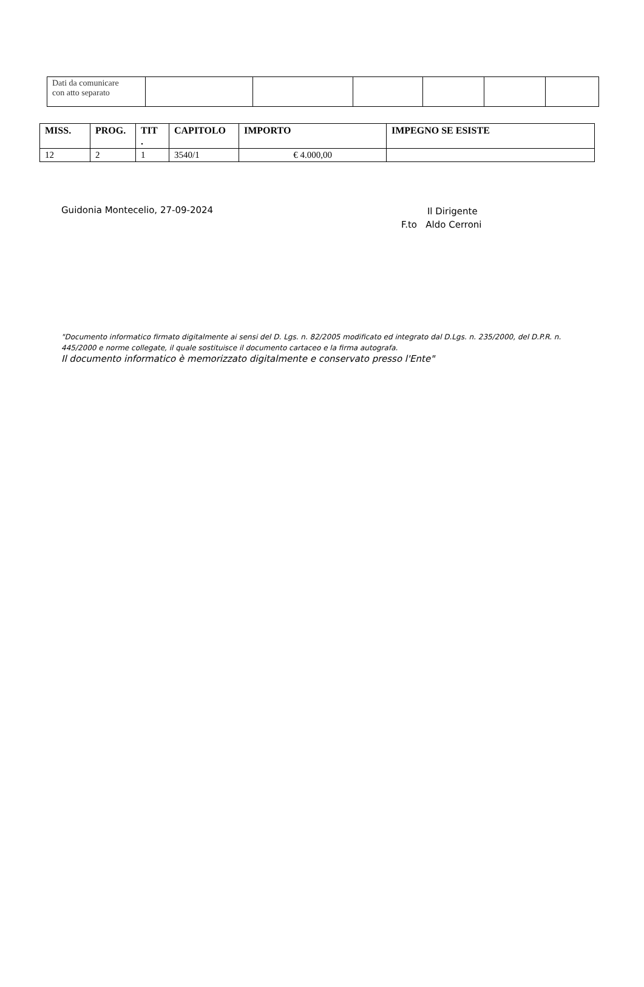| Dati da comunicare con atto separato | | | | | | |
| MISS. | PROG. | TIT . | CAPITOLO | IMPORTO | IMPEGNO SE ESISTE |
| --- | --- | --- | --- | --- | --- |
| 12 | 2 | 1 | 3540/1 | € 4.000,00 | |
Guidonia Montecelio, 27-09-2024
Il Dirigente
F.to Aldo Cerroni
"Documento informatico firmato digitalmente ai sensi del D. Lgs. n. 82/2005 modificato ed integrato dal D.Lgs. n. 235/2000, del D.P.R. n. 445/2000 e norme collegate, il quale sostituisce il documento cartaceo e la firma autografa.
Il documento informatico è memorizzato digitalmente e conservato presso l'Ente"